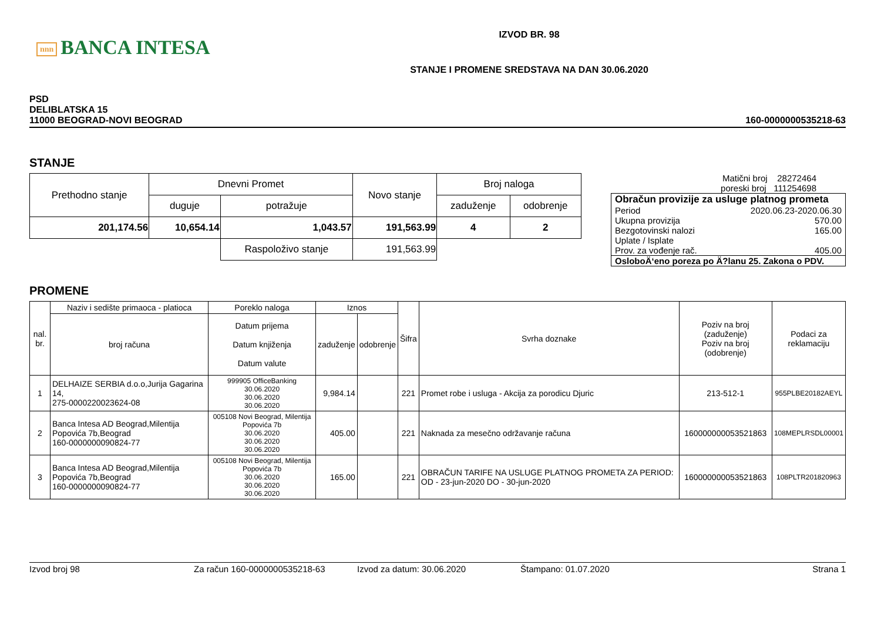nnn BANCA INTESA
IZVOD BR. 98
STANJE I PROMENE SREDSTAVA NA DAN 30.06.2020
PSD
DELIBLATSKA 15
11000 BEOGRAD-NOVI BEOGRAD
160-0000000535218-63
STANJE
| Prethodno stanje | Dnevni Promet | | Novo stanje | Broj naloga | |
| | duguje | potražuje | | zaduženje | odobrenje |
| 201,174.56 | 10,654.14 | 1,043.57 | 191,563.99 | 4 | 2 |
| | | Raspoloživo stanje | 191,563.99 | | |
Matični broj 28272464
poreski broj 111254698
Obračun provizije za usluge platnog prometa
Period 2020.06.23-2020.06.30
Ukupna provizija 570.00
Bezgotovinski nalozi 165.00
Uplate / Isplate
Prov. za vođenje rač. 405.00
OsloboÄ‘eno poreza po Ä?lanu 25. Zakona o PDV.
PROMENE
| nal. br. | Naziv i sedište primaoca - platioca | Poreklo naloga | Iznos | | Šifra | Svrha doznake | Poziv na broj (zaduženje) Poziv na broj (odobrenje) | Podaci za reklamaciju |
| | broj računa | Datum prijema Datum knjiženja Datum valute | zaduženje | odobrenje | | | | |
| 1 | DELHAIZE SERBIA d.o.o,Jurija Gagarina 14, 275-0000220023624-08 | 999905 OfficeBanking 30.06.2020 30.06.2020 30.06.2020 | 9,984.14 | | 221 | Promet robe i usluga - Akcija za porodicu Djuric | 213-512-1 | 955PLBE20182AEYL |
| 2 | Banca Intesa AD Beograd,Milentija Popovića 7b,Beograd 160-0000000090824-77 | 005108 Novi Beograd, Milentija Popovića 7b 30.06.2020 30.06.2020 30.06.2020 | 405.00 | | 221 | Naknada za mesečno održavanje računa | 160000000053521863 | 108MEPLRSDL00001 |
| 3 | Banca Intesa AD Beograd,Milentija Popovića 7b,Beograd 160-0000000090824-77 | 005108 Novi Beograd, Milentija Popovića 7b 30.06.2020 30.06.2020 30.06.2020 | 165.00 | | 221 | OBRAČUN TARIFE NA USLUGE PLATNOG PROMETA ZA PERIOD: OD - 23-jun-2020 DO - 30-jun-2020 | 160000000053521863 | 108PLTR201820963 |
Izvod broj 98 Za račun 160-0000000535218-63 Izvod za datum: 30.06.2020 Štampano: 01.07.2020 Strana 1